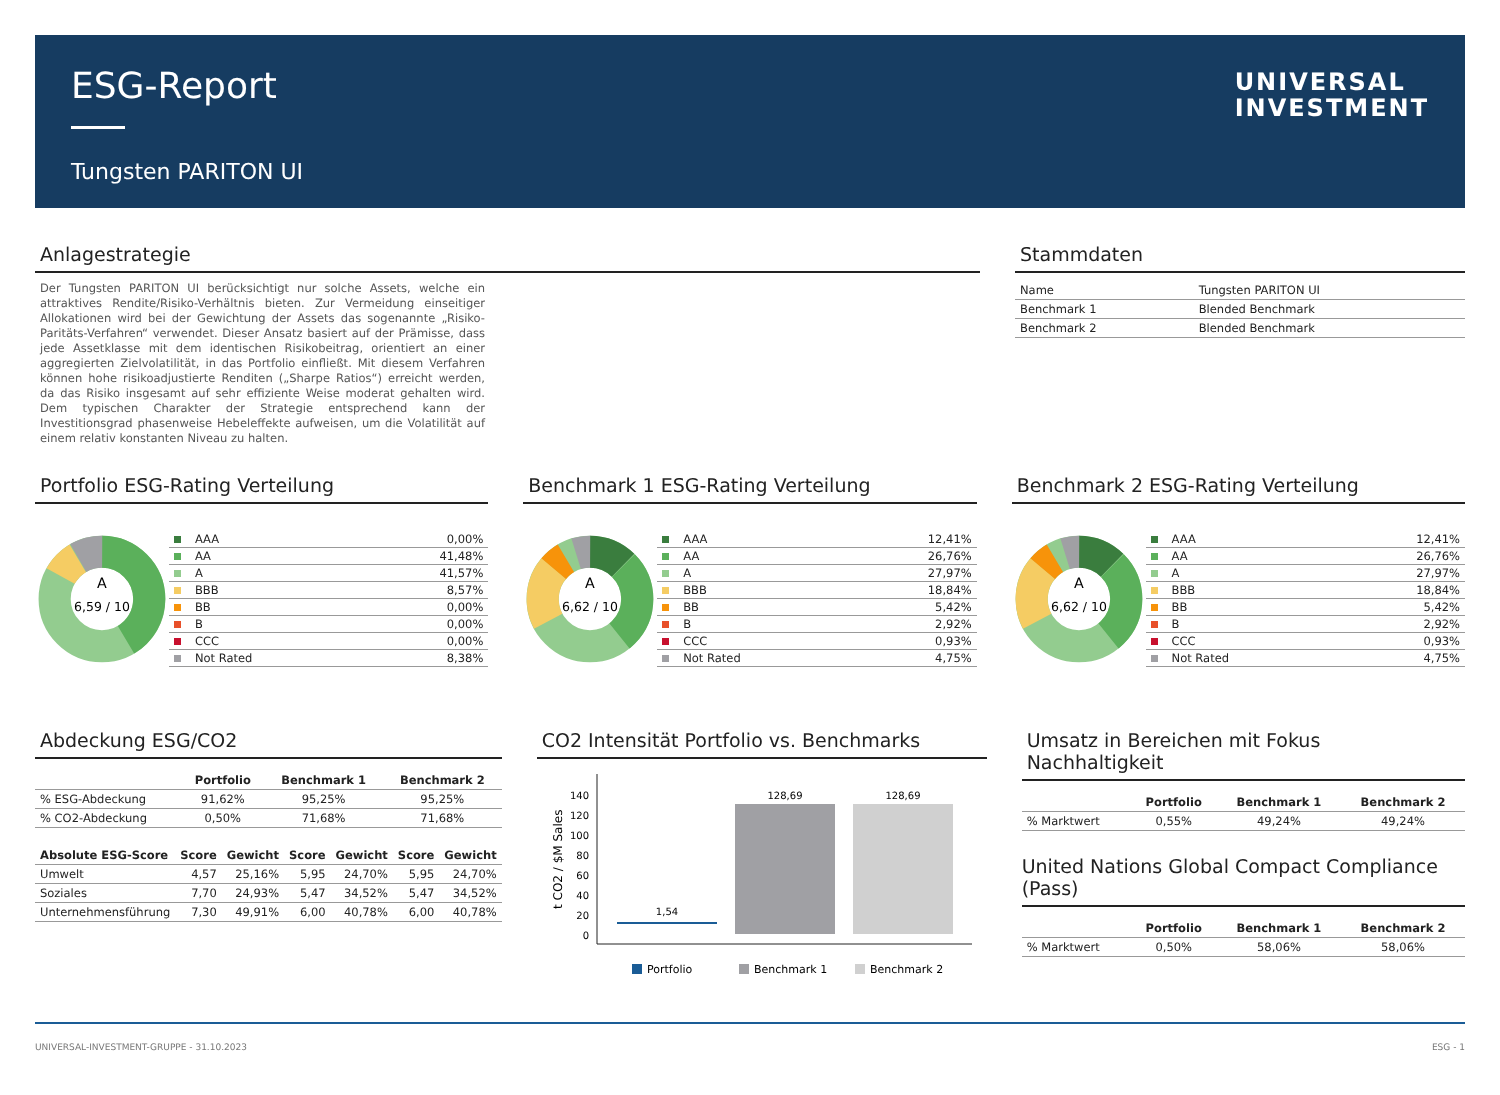ESG-Report
Tungsten PARITON UI
UNIVERSAL
INVESTMENT
Anlagestrategie
Der Tungsten PARITON UI berücksichtigt nur solche Assets, welche ein attraktives Rendite/Risiko-Verhältnis bieten. Zur Vermeidung einseitiger Allokationen wird bei der Gewichtung der Assets das sogenannte „Risiko-Paritäts-Verfahren“ verwendet. Dieser Ansatz basiert auf der Prämisse, dass jede Assetklasse mit dem identischen Risikobeitrag, orientiert an einer aggregierten Zielvolatilität, in das Portfolio einfließt. Mit diesem Verfahren können hohe risikoadjustierte Renditen („Sharpe Ratios“) erreicht werden, da das Risiko insgesamt auf sehr effiziente Weise moderat gehalten wird. Dem typischen Charakter der Strategie entsprechend kann der Investitionsgrad phasenweise Hebeleffekte aufweisen, um die Volatilität auf einem relativ konstanten Niveau zu halten.
Stammdaten
| Name | Tungsten PARITON UI |
| Benchmark 1 | Blended Benchmark |
| Benchmark 2 | Blended Benchmark |
Portfolio ESG-Rating Verteilung
A
6,59 / 10
| AAA | 0,00% |
| AA | 41,48% |
| A | 41,57% |
| BBB | 8,57% |
| BB | 0,00% |
| B | 0,00% |
| CCC | 0,00% |
| Not Rated | 8,38% |
Benchmark 1 ESG-Rating Verteilung
A
6,62 / 10
| AAA | 12,41% |
| AA | 26,76% |
| A | 27,97% |
| BBB | 18,84% |
| BB | 5,42% |
| B | 2,92% |
| CCC | 0,93% |
| Not Rated | 4,75% |
Benchmark 2 ESG-Rating Verteilung
A
6,62 / 10
| AAA | 12,41% |
| AA | 26,76% |
| A | 27,97% |
| BBB | 18,84% |
| BB | 5,42% |
| B | 2,92% |
| CCC | 0,93% |
| Not Rated | 4,75% |
Abdeckung ESG/CO2
| | Portfolio | Benchmark 1 | Benchmark 2 |
| --- | --- | --- | --- |
| % ESG-Abdeckung | 91,62% | 95,25% | 95,25% |
| % CO2-Abdeckung | 0,50% | 71,68% | 71,68% |
| Absolute ESG-Score | Score | Gewicht | Score | Gewicht | Score | Gewicht |
| --- | --- | --- | --- | --- | --- | --- |
| Umwelt | 4,57 | 25,16% | 5,95 | 24,70% | 5,95 | 24,70% |
| Soziales | 7,70 | 24,93% | 5,47 | 34,52% | 5,47 | 34,52% |
| Unternehmensführung | 7,30 | 49,91% | 6,00 | 40,78% | 6,00 | 40,78% |
CO2 Intensität Portfolio vs. Benchmarks
t CO2 / $M Sales
140
120
100
80
60
40
20
0
1,54
128,69
128,69
Portfolio
Benchmark 1
Benchmark 2
Umsatz in Bereichen mit Fokus Nachhaltigkeit
| | Portfolio | Benchmark 1 | Benchmark 2 |
| --- | --- | --- | --- |
| % Marktwert | 0,55% | 49,24% | 49,24% |
United Nations Global Compact Compliance (Pass)
| | Portfolio | Benchmark 1 | Benchmark 2 |
| --- | --- | --- | --- |
| % Marktwert | 0,50% | 58,06% | 58,06% |
UNIVERSAL-INVESTMENT-GRUPPE - 31.10.2023 ESG - 1